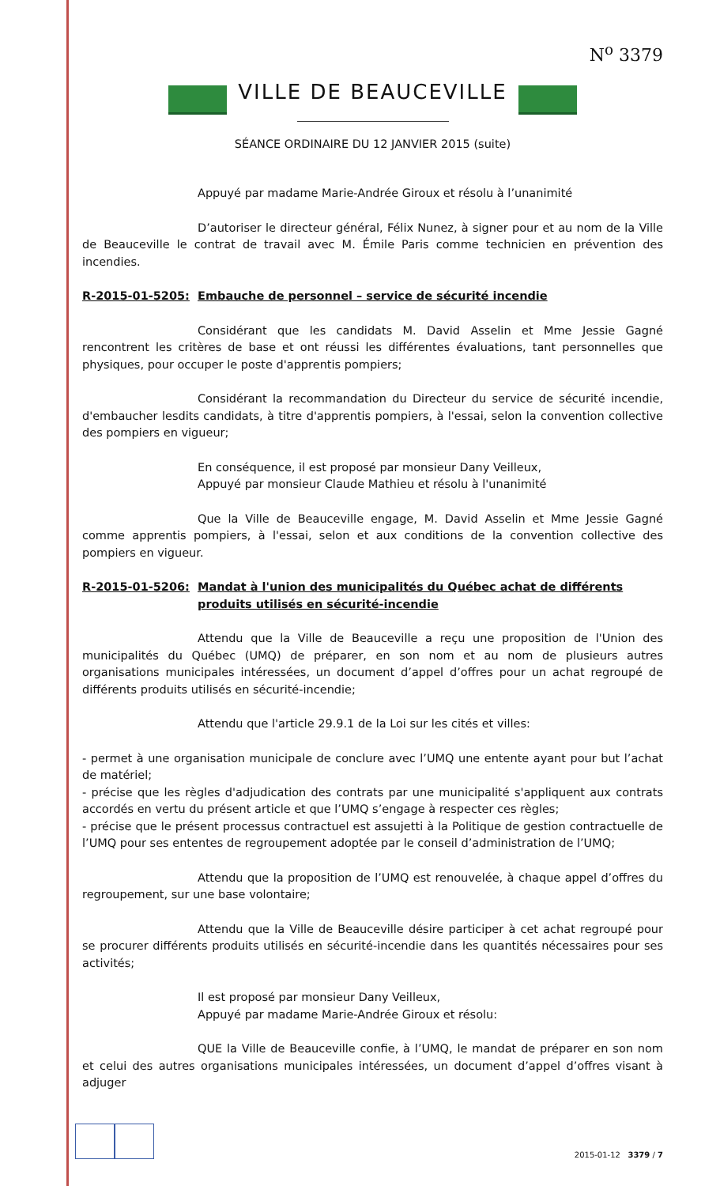N<sup>o</sup> 3379
VILLE DE BEAUCEVILLE
SÉANCE ORDINAIRE DU 12 JANVIER 2015 (suite)
Appuyé par madame Marie-Andrée Giroux et résolu à l’unanimité
D’autoriser le directeur général, Félix Nunez, à signer pour et au nom de la Ville de Beauceville le contrat de travail avec M. Émile Paris comme technicien en prévention des incendies.
R-2015-01-5205: Embauche de personnel – service de sécurité incendie
Considérant que les candidats M. David Asselin et Mme Jessie Gagné rencontrent les critères de base et ont réussi les différentes évaluations, tant personnelles que physiques, pour occuper le poste d'apprentis pompiers;
Considérant la recommandation du Directeur du service de sécurité incendie, d'embaucher lesdits candidats, à titre d'apprentis pompiers, à l'essai, selon la convention collective des pompiers en vigueur;
En conséquence, il est proposé par monsieur Dany Veilleux,
Appuyé par monsieur Claude Mathieu et résolu à l'unanimité
Que la Ville de Beauceville engage, M. David Asselin et Mme Jessie Gagné comme apprentis pompiers, à l'essai, selon et aux conditions de la convention collective des pompiers en vigueur.
R-2015-01-5206: Mandat à l'union des municipalités du Québec achat de différents produits utilisés en sécurité-incendie
Attendu que la Ville de Beauceville a reçu une proposition de l'Union des municipalités du Québec (UMQ) de préparer, en son nom et au nom de plusieurs autres organisations municipales intéressées, un document d’appel d’offres pour un achat regroupé de différents produits utilisés en sécurité-incendie;
Attendu que l'article 29.9.1 de la Loi sur les cités et villes:
- permet à une organisation municipale de conclure avec l’UMQ une entente ayant pour but l’achat de matériel;
- précise que les règles d'adjudication des contrats par une municipalité s'appliquent aux contrats accordés en vertu du présent article et que l’UMQ s’engage à respecter ces règles;
- précise que le présent processus contractuel est assujetti à la Politique de gestion contractuelle de l’UMQ pour ses ententes de regroupement adoptée par le conseil d’administration de l’UMQ;
Attendu que la proposition de l’UMQ est renouvelée, à chaque appel d’offres du regroupement, sur une base volontaire;
Attendu que la Ville de Beauceville désire participer à cet achat regroupé pour se procurer différents produits utilisés en sécurité-incendie dans les quantités nécessaires pour ses activités;
Il est proposé par monsieur Dany Veilleux,
Appuyé par madame Marie-Andrée Giroux et résolu:
QUE la Ville de Beauceville confie, à l’UMQ, le mandat de préparer en son nom et celui des autres organisations municipales intéressées, un document d’appel d’offres visant à adjuger
2015-01-12 3379 / 7